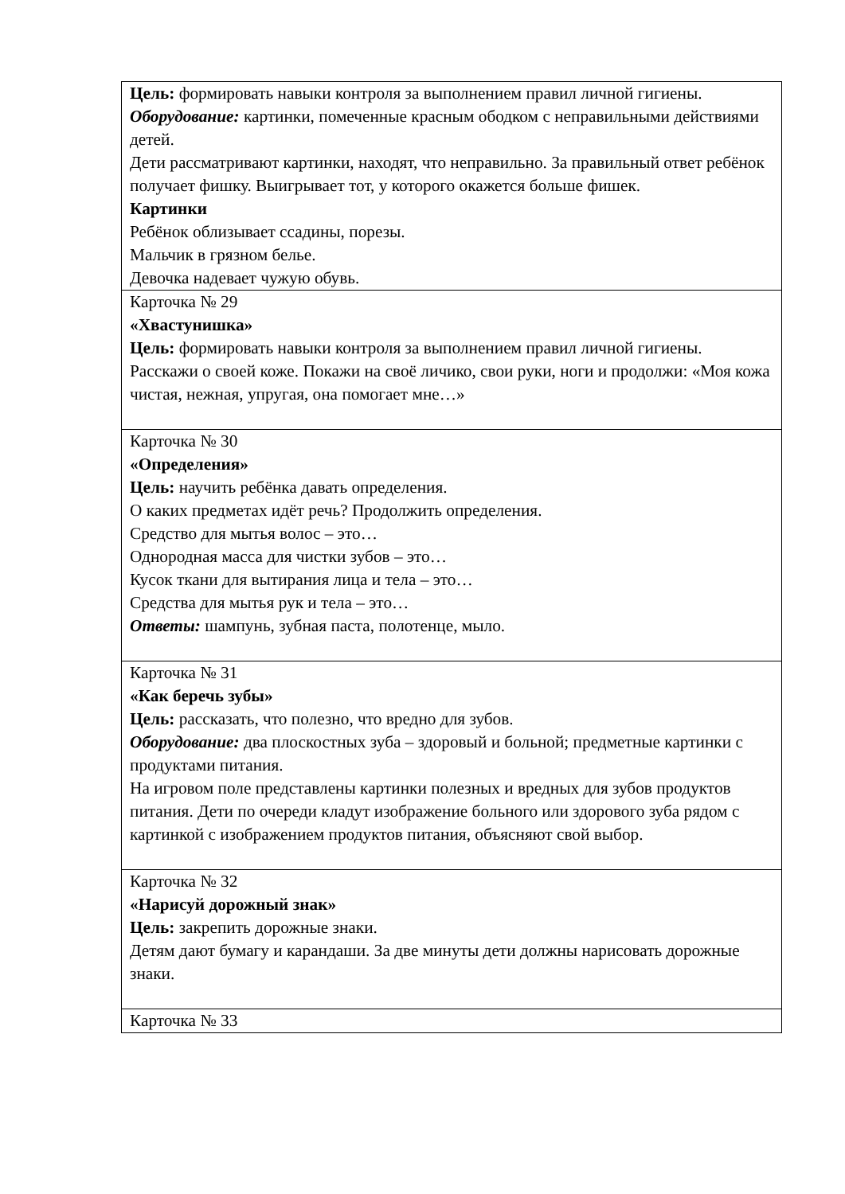| Цель: формировать навыки контроля за выполнением правил личной гигиены. Оборудование: картинки, помеченные красным ободком с неправильными действиями детей. Дети рассматривают картинки, находят, что неправильно. За правильный ответ ребёнок получает фишку. Выигрывает тот, у которого окажется больше фишек. Картинки Ребёнок облизывает ссадины, порезы. Мальчик в грязном белье. Девочка надевает чужую обувь. |
| Карточка № 29 «Хвастунишка» Цель: формировать навыки контроля за выполнением правил личной гигиены. Расскажи о своей коже. Покажи на своё личико, свои руки, ноги и продолжи: «Моя кожа чистая, нежная, упругая, она помогает мне…» |
| Карточка № 30 «Определения» Цель: научить ребёнка давать определения. О каких предметах идёт речь? Продолжить определения. Средство для мытья волос – это… Однородная масса для чистки зубов – это… Кусок ткани для вытирания лица и тела – это… Средства для мытья рук и тела – это… Ответы: шампунь, зубная паста, полотенце, мыло. |
| Карточка № 31 «Как беречь зубы» Цель: рассказать, что полезно, что вредно для зубов. Оборудование: два плоскостных зуба – здоровый и больной; предметные картинки с продуктами питания. На игровом поле представлены картинки полезных и вредных для зубов продуктов питания. Дети по очереди кладут изображение больного или здорового зуба рядом с картинкой с изображением продуктов питания, объясняют свой выбор. |
| Карточка № 32 «Нарисуй дорожный знак» Цель: закрепить дорожные знаки. Детям дают бумагу и карандаши. За две минуты дети должны нарисовать дорожные знаки. |
| Карточка № 33 |